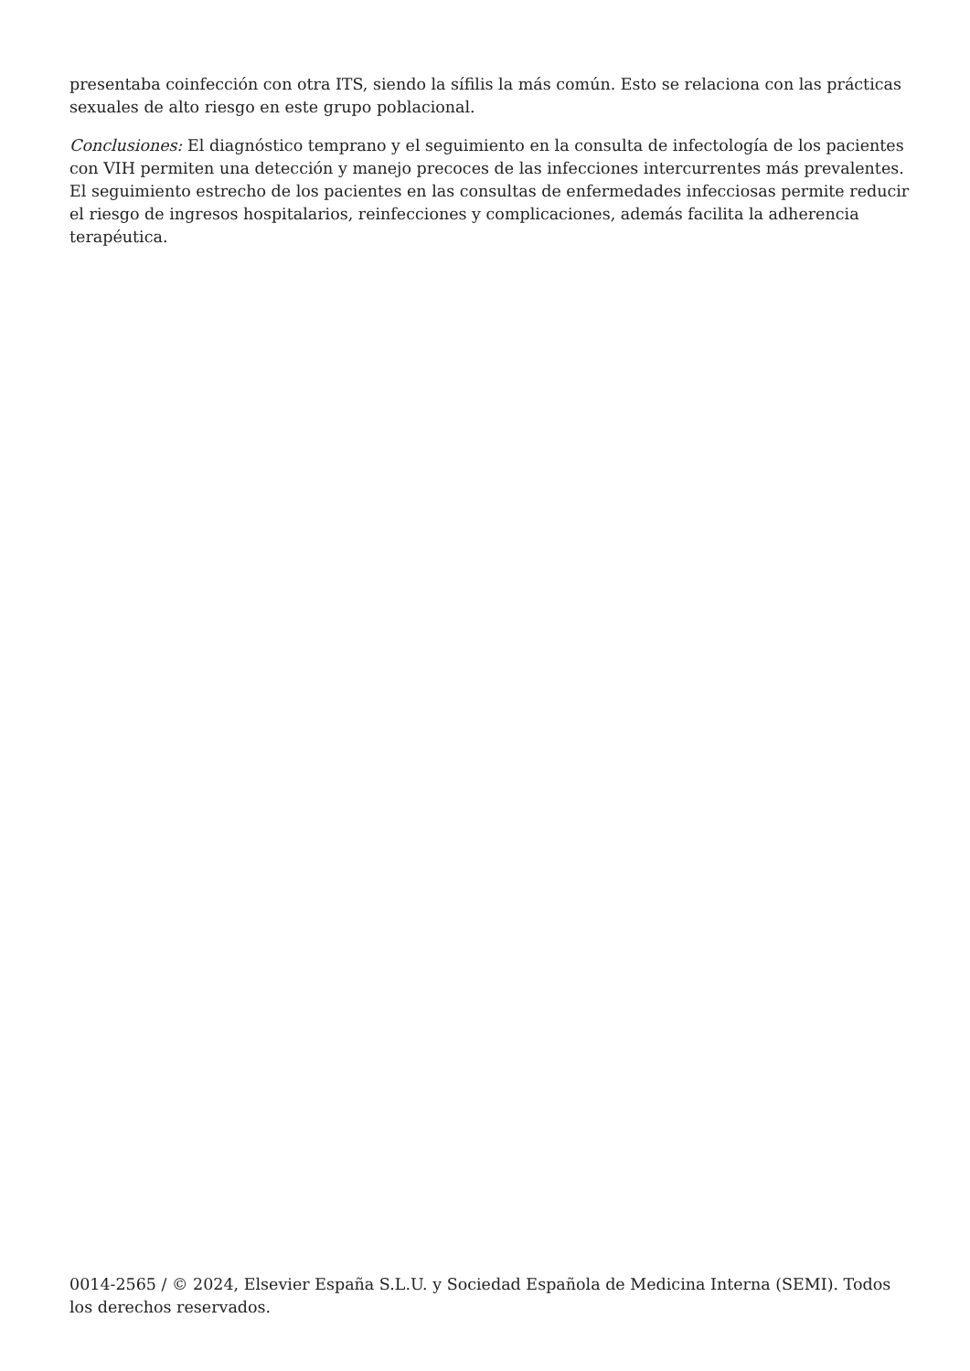presentaba coinfección con otra ITS, siendo la sífilis la más común. Esto se relaciona con las prácticas sexuales de alto riesgo en este grupo poblacional.
Conclusiones: El diagnóstico temprano y el seguimiento en la consulta de infectología de los pacientes con VIH permiten una detección y manejo precoces de las infecciones intercurrentes más prevalentes. El seguimiento estrecho de los pacientes en las consultas de enfermedades infecciosas permite reducir el riesgo de ingresos hospitalarios, reinfecciones y complicaciones, además facilita la adherencia terapéutica.
0014-2565 / © 2024, Elsevier España S.L.U. y Sociedad Española de Medicina Interna (SEMI). Todos los derechos reservados.